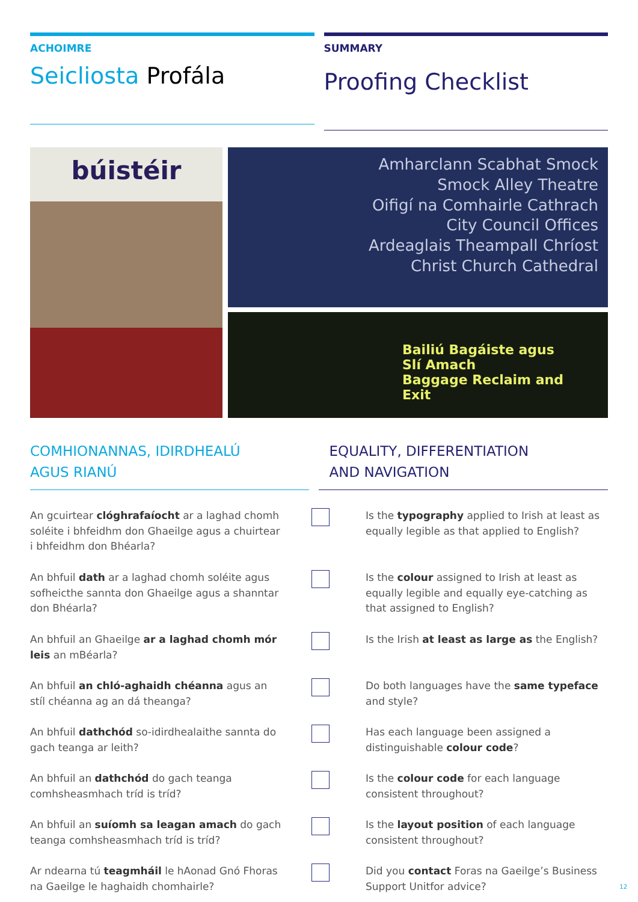ACHOIMRE
Seicliosta Profála
SUMMARY
Proofing Checklist
búistéir
Amharclann Scabhat Smock
Smock Alley Theatre
Oifigí na Comhairle Cathrach
City Council Offices
Ardeaglais Theampall Chríost
Christ Church Cathedral
Bailiú Bagáiste agus Slí Amach
Baggage Reclaim and Exit
COMHIONANNAS, IDIRDHEALÚ
AGUS RIANÚ
EQUALITY, DIFFERENTIATION
AND NAVIGATION
An gcuirtear clóghrafaíocht ar a laghad chomh soléite i bhfeidhm don Ghaeilge agus a chuirtear i bhfeidhm don Bhéarla?
Is the typography applied to Irish at least as equally legible as that applied to English?
An bhfuil dath ar a laghad chomh soléite agus sofheicthe sannta don Ghaeilge agus a shanntar don Bhéarla?
Is the colour assigned to Irish at least as equally legible and equally eye-catching as that assigned to English?
An bhfuil an Ghaeilge ar a laghad chomh mór leis an mBéarla?
Is the Irish at least as large as the English?
An bhfuil an chló-aghaidh chéanna agus an stíl chéanna ag an dá theanga?
Do both languages have the same typeface and style?
An bhfuil dathchód so-idirdhealaithe sannta do gach teanga ar leith?
Has each language been assigned a distinguishable colour code?
An bhfuil an dathchód do gach teanga comhsheasmhach tríd is tríd?
Is the colour code for each language consistent throughout?
An bhfuil an suíomh sa leagan amach do gach teanga comhsheasmhach tríd is tríd?
Is the layout position of each language consistent throughout?
Ar ndearna tú teagmháil le hAonad Gnó Fhoras na Gaeilge le haghaidh chomhairle?
Did you contact Foras na Gaeilge’s Business Support Unitfor advice?
12